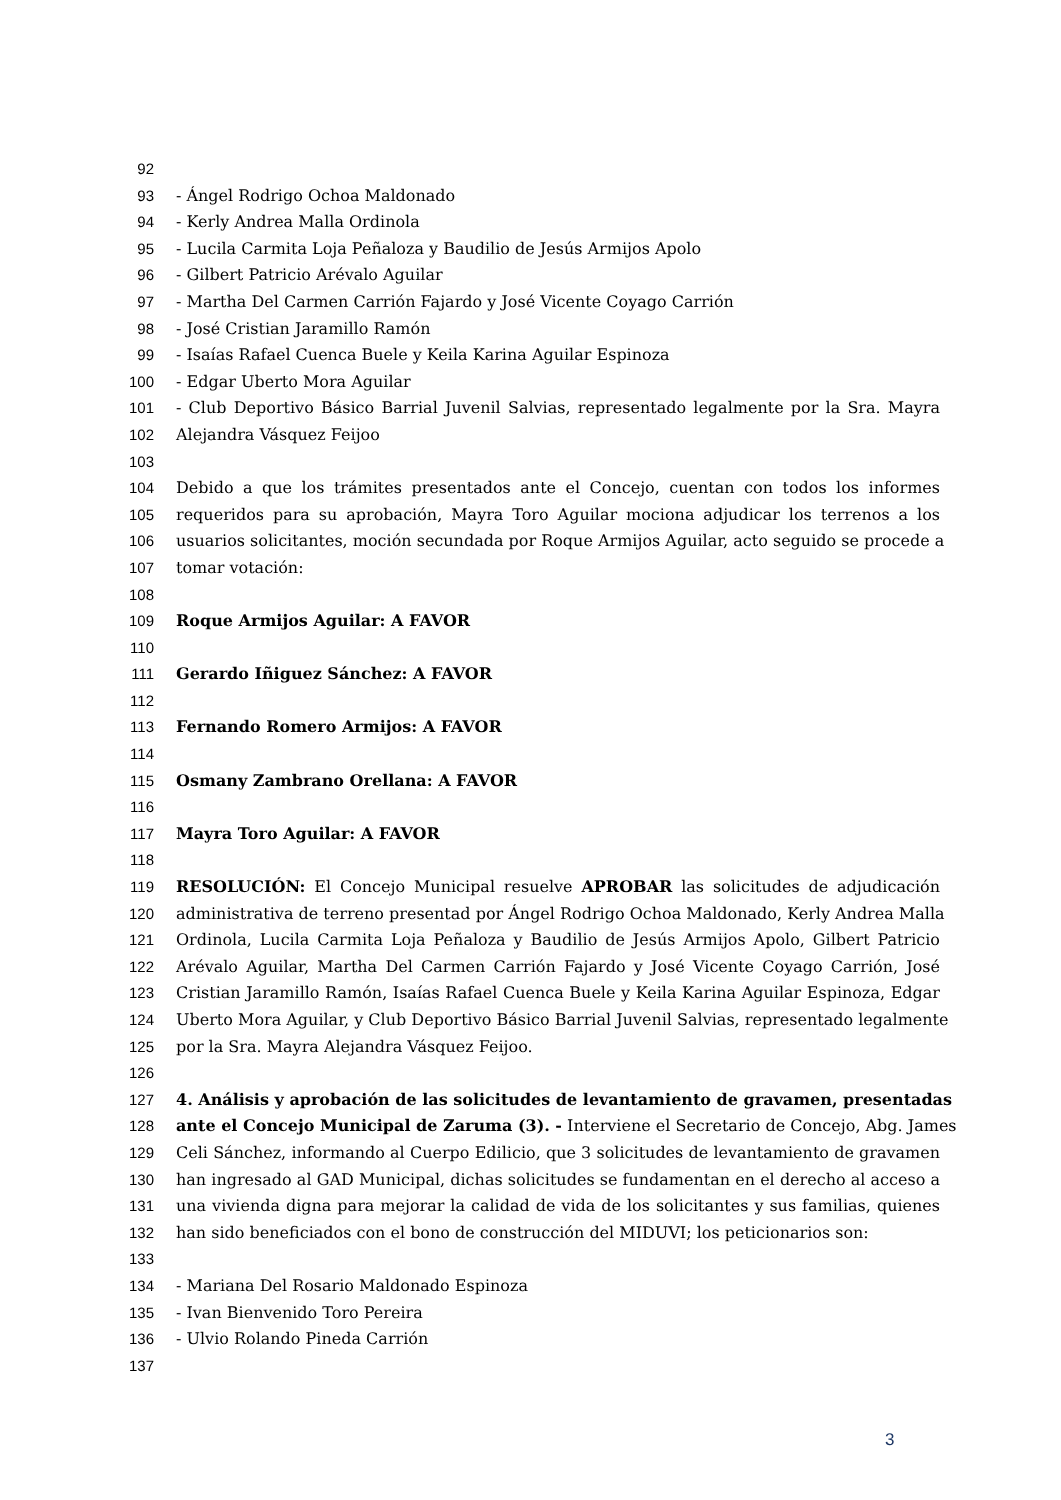92
93 - Ángel Rodrigo Ochoa Maldonado
94 - Kerly Andrea Malla Ordinola
95 - Lucila Carmita Loja Peñaloza y Baudilio de Jesús Armijos Apolo
96 - Gilbert Patricio Arévalo Aguilar
97 - Martha Del Carmen Carrión Fajardo y José Vicente Coyago Carrión
98 - José Cristian Jaramillo Ramón
99 - Isaías Rafael Cuenca Buele y Keila Karina Aguilar Espinoza
100 - Edgar Uberto Mora Aguilar
101 - Club Deportivo Básico Barrial Juvenil Salvias, representado legalmente por la Sra. Mayra
102 Alejandra Vásquez Feijoo
103
104 Debido a que los trámites presentados ante el Concejo, cuentan con todos los informes
105 requeridos para su aprobación, Mayra Toro Aguilar mociona adjudicar los terrenos a los
106 usuarios solicitantes, moción secundada por Roque Armijos Aguilar, acto seguido se procede a
107 tomar votación:
108
109 Roque Armijos Aguilar: A FAVOR
110
111 Gerardo Iñiguez Sánchez: A FAVOR
112
113 Fernando Romero Armijos: A FAVOR
114
115 Osmany Zambrano Orellana: A FAVOR
116
117 Mayra Toro Aguilar: A FAVOR
118
119 RESOLUCIÓN: El Concejo Municipal resuelve APROBAR las solicitudes de adjudicación
120 administrativa de terreno presentad por Ángel Rodrigo Ochoa Maldonado, Kerly Andrea Malla
121 Ordinola, Lucila Carmita Loja Peñaloza y Baudilio de Jesús Armijos Apolo, Gilbert Patricio
122 Arévalo Aguilar, Martha Del Carmen Carrión Fajardo y José Vicente Coyago Carrión, José
123 Cristian Jaramillo Ramón, Isaías Rafael Cuenca Buele y Keila Karina Aguilar Espinoza, Edgar
124 Uberto Mora Aguilar, y Club Deportivo Básico Barrial Juvenil Salvias, representado legalmente
125 por la Sra. Mayra Alejandra Vásquez Feijoo.
126
127 4. Análisis y aprobación de las solicitudes de levantamiento de gravamen, presentadas
128 ante el Concejo Municipal de Zaruma (3). - Interviene el Secretario de Concejo, Abg. James
129 Celi Sánchez, informando al Cuerpo Edilicio, que 3 solicitudes de levantamiento de gravamen
130 han ingresado al GAD Municipal, dichas solicitudes se fundamentan en el derecho al acceso a
131 una vivienda digna para mejorar la calidad de vida de los solicitantes y sus familias, quienes
132 han sido beneficiados con el bono de construcción del MIDUVI; los peticionarios son:
133
134 - Mariana Del Rosario Maldonado Espinoza
135 - Ivan Bienvenido Toro Pereira
136 - Ulvio Rolando Pineda Carrión
137
3